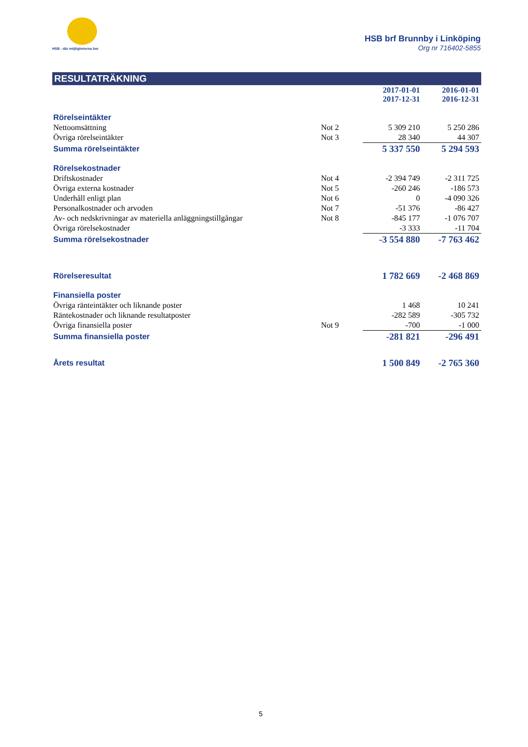HSB - där möjligheterna bor
HSB brf Brunnby i Linköping
Org nr 716402-5855
RESULTATRÄKNING
| | | 2017-01-01 2017-12-31 | 2016-01-01 2016-12-31 |
| Rörelseintäkter | | | |
| Nettoomsättning | Not 2 | 5 309 210 | 5 250 286 |
| Övriga rörelseintäkter | Not 3 | 28 340 | 44 307 |
| Summa rörelseintäkter | | 5 337 550 | 5 294 593 |
| Rörelsekostnader | | | |
| Driftskostnader | Not 4 | -2 394 749 | -2 311 725 |
| Övriga externa kostnader | Not 5 | -260 246 | -186 573 |
| Underhåll enligt plan | Not 6 | 0 | -4 090 326 |
| Personalkostnader och arvoden | Not 7 | -51 376 | -86 427 |
| Av- och nedskrivningar av materiella anläggningstillgångar | Not 8 | -845 177 | -1 076 707 |
| Övriga rörelsekostnader | | -3 333 | -11 704 |
| Summa rörelsekostnader | | -3 554 880 | -7 763 462 |
| Rörelseresultat | | 1 782 669 | -2 468 869 |
| Finansiella poster | | | |
| Övriga ränteintäkter och liknande poster | | 1 468 | 10 241 |
| Räntekostnader och liknande resultatposter | | -282 589 | -305 732 |
| Övriga finansiella poster | Not 9 | -700 | -1 000 |
| Summa finansiella poster | | -281 821 | -296 491 |
| Årets resultat | | 1 500 849 | -2 765 360 |
5